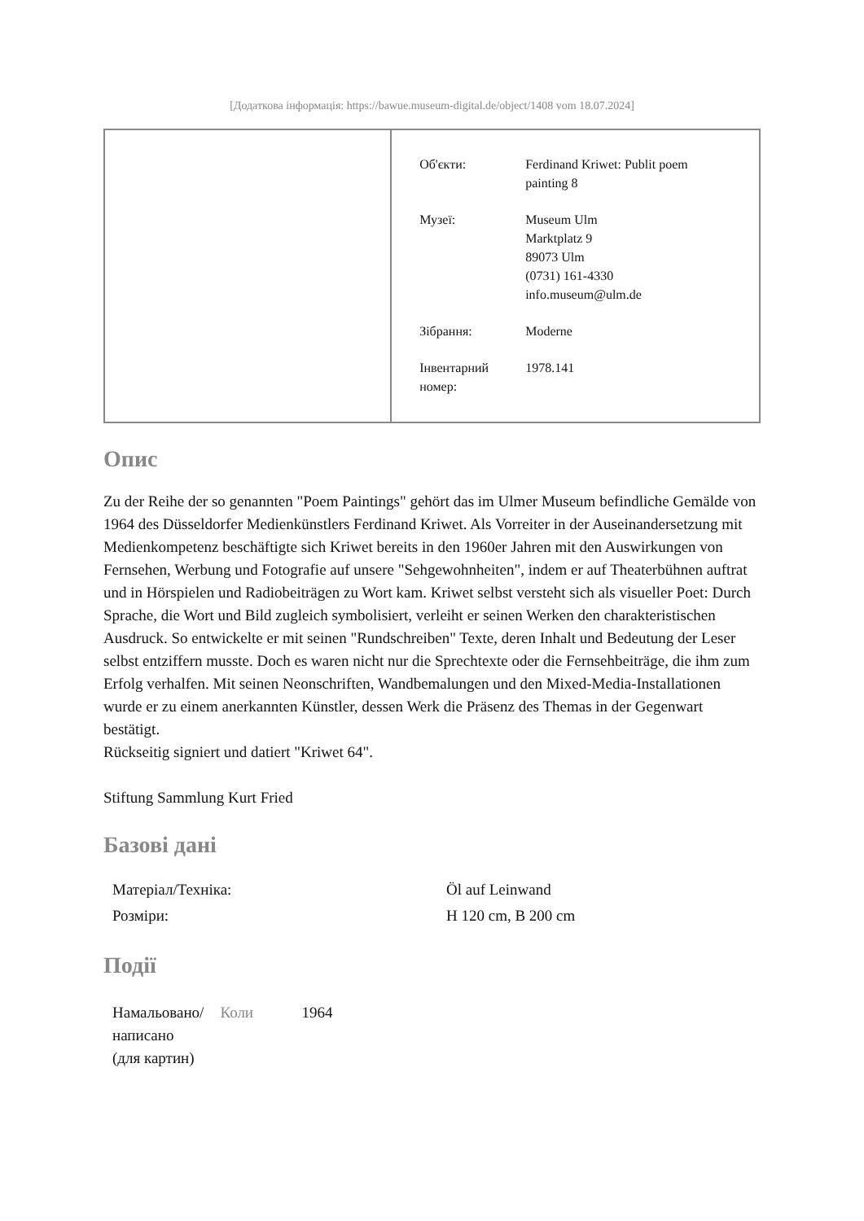[Додаткова інформація: https://bawue.museum-digital.de/object/1408 vom 18.07.2024]
| Об'єкти: | Ferdinand Kriwet: Publit poem painting 8 |
| Музеї: | Museum Ulm Marktplatz 9 89073 Ulm (0731) 161-4330 info.museum@ulm.de |
| Зібрання: | Moderne |
| Інвентарний номер: | 1978.141 |
Опис
Zu der Reihe der so genannten "Poem Paintings" gehört das im Ulmer Museum befindliche Gemälde von 1964 des Düsseldorfer Medienkünstlers Ferdinand Kriwet. Als Vorreiter in der Auseinandersetzung mit Medienkompetenz beschäftigte sich Kriwet bereits in den 1960er Jahren mit den Auswirkungen von Fernsehen, Werbung und Fotografie auf unsere "Sehgewohnheiten", indem er auf Theaterbühnen auftrat und in Hörspielen und Radiobeiträgen zu Wort kam. Kriwet selbst versteht sich als visueller Poet: Durch Sprache, die Wort und Bild zugleich symbolisiert, verleiht er seinen Werken den charakteristischen Ausdruck. So entwickelte er mit seinen "Rundschreiben" Texte, deren Inhalt und Bedeutung der Leser selbst entziffern musste. Doch es waren nicht nur die Sprechtexte oder die Fernsehbeiträge, die ihm zum Erfolg verhalfen. Mit seinen Neonschriften, Wandbemalungen und den Mixed-Media-Installationen wurde er zu einem anerkannten Künstler, dessen Werk die Präsenz des Themas in der Gegenwart bestätigt.
Rückseitig signiert und datiert "Kriwet 64".
Stiftung Sammlung Kurt Fried
Базові дані
| Матеріал/Техніка: | Öl auf Leinwand |
| Розміри: | H 120 cm, B 200 cm |
Події
| Намальовано/ написано (для картин) | Коли | 1964 |